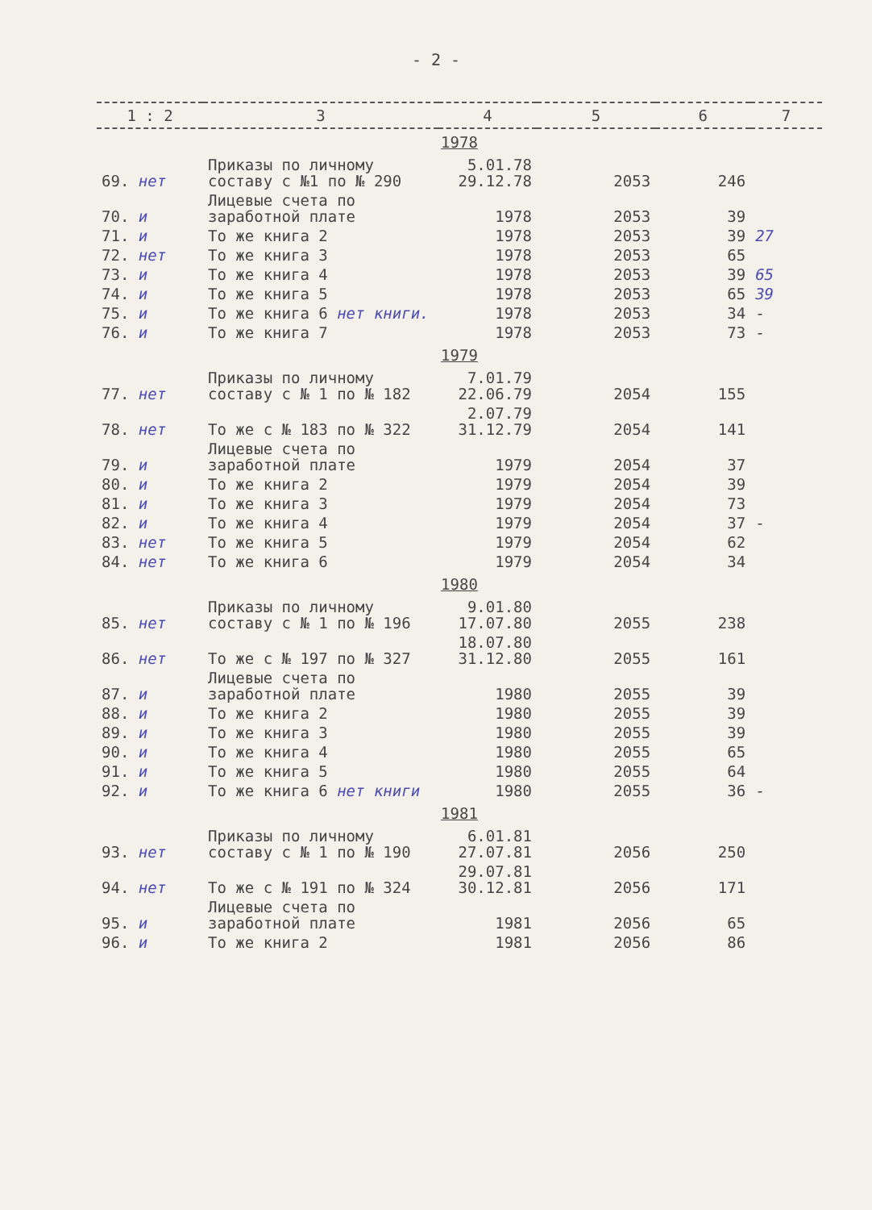- 2 -
| 1 : 2 | 3 | 4 | 5 | 6 | 7 |
| --- | --- | --- | --- | --- | --- |
| 1978 | | | | | |
| 69. нет | Приказы по личному составу с №1 по № 290 | 5.01.78 29.12.78 | 2053 | 246 | |
| 70. и | Лицевые счета по заработной плате | 1978 | 2053 | 39 | |
| 71. и | То же книга 2 | 1978 | 2053 | 39 | 27 |
| 72. нет | То же книга 3 | 1978 | 2053 | 65 | |
| 73. и | То же книга 4 | 1978 | 2053 | 39 | 65 |
| 74. и | То же книга 5 | 1978 | 2053 | 65 | 39 |
| 75. и | То же книга 6 нет книги. | 1978 | 2053 | 34 | - |
| 76. и | То же книга 7 | 1978 | 2053 | 73 | - |
| 1979 | | | | | |
| 77. нет | Приказы по личному составу с № 1 по № 182 | 7.01.79 22.06.79 | 2054 | 155 | |
| 78. нет | То же с № 183 по № 322 | 2.07.79 31.12.79 | 2054 | 141 | |
| 79. и | Лицевые счета по заработной плате | 1979 | 2054 | 37 | |
| 80. и | То же книга 2 | 1979 | 2054 | 39 | |
| 81. и | То же книга 3 | 1979 | 2054 | 73 | |
| 82. и | То же книга 4 | 1979 | 2054 | 37 | - |
| 83. нет | То же книга 5 | 1979 | 2054 | 62 | |
| 84. нет | То же книга 6 | 1979 | 2054 | 34 | |
| 1980 | | | | | |
| 85. нет | Приказы по личному составу с № 1 по № 196 | 9.01.80 17.07.80 | 2055 | 238 | |
| 86. нет | То же с № 197 по № 327 | 18.07.80 31.12.80 | 2055 | 161 | |
| 87. и | Лицевые счета по заработной плате | 1980 | 2055 | 39 | |
| 88. и | То же книга 2 | 1980 | 2055 | 39 | |
| 89. и | То же книга 3 | 1980 | 2055 | 39 | |
| 90. и | То же книга 4 | 1980 | 2055 | 65 | |
| 91. и | То же книга 5 | 1980 | 2055 | 64 | |
| 92. и | То же книга 6 нет книги | 1980 | 2055 | 36 | - |
| 1981 | | | | | |
| 93. нет | Приказы по личному составу с № 1 по № 190 | 6.01.81 27.07.81 | 2056 | 250 | |
| 94. нет | То же с № 191 по № 324 | 29.07.81 30.12.81 | 2056 | 171 | |
| 95. и | Лицевые счета по заработной плате | 1981 | 2056 | 65 | |
| 96. и | То же книга 2 | 1981 | 2056 | 86 | |